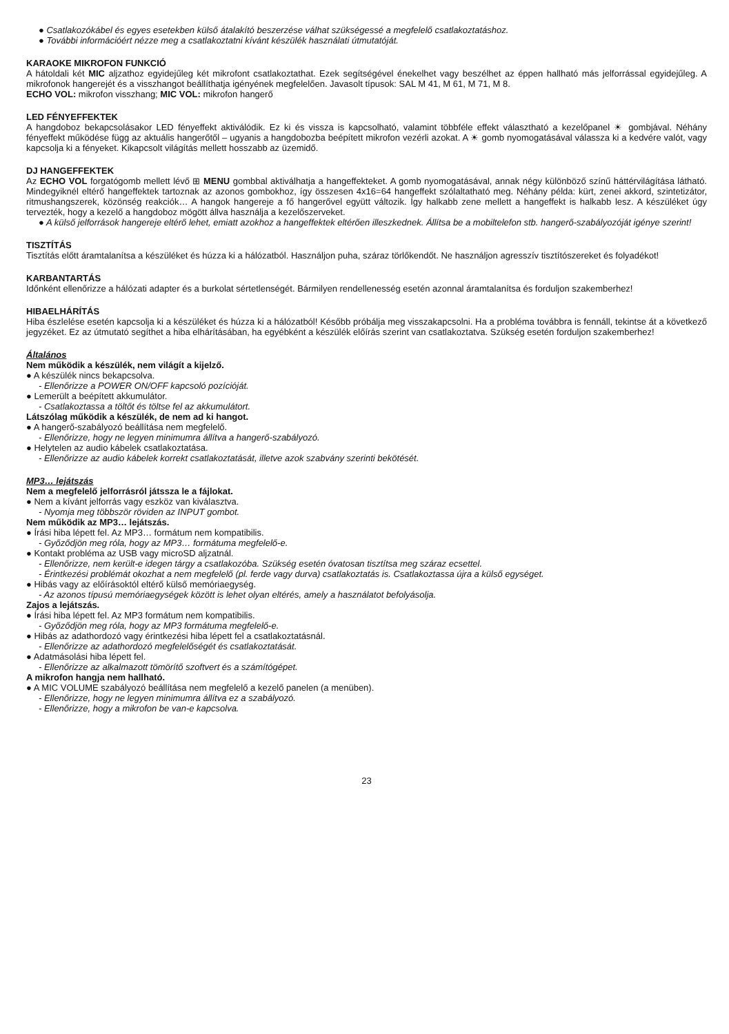● Csatlakozókábel és egyes esetekben külső átalakító beszerzése válhat szükségessé a megfelelő csatlakoztatáshoz.
● További információért nézze meg a csatlakoztatni kívánt készülék használati útmutatóját.
KARAOKE MIKROFON FUNKCIÓ
A hátoldali két MIC aljzathoz egyidejűleg két mikrofont csatlakoztathat. Ezek segítségével énekelhet vagy beszélhet az éppen hallható más jelforrással egyidejűleg. A mikrofonok hangerejét és a visszhangot beállíthatja igényének megfelelően. Javasolt típusok: SAL M 41, M 61, M 71, M 8.
ECHO VOL: mikrofon visszhang; MIC VOL: mikrofon hangerő
LED FÉNYEFFEKTEK
A hangdoboz bekapcsolásakor LED fényeffekt aktiválódik. Ez ki és vissza is kapcsolható, valamint többféle effekt választható a kezelőpanel ☀ gombjával. Néhány fényeffekt működése függ az aktuális hangerőtől – ugyanis a hangdobozba beépített mikrofon vezérli azokat. A ☀ gomb nyomogatásával válassza ki a kedvére valót, vagy kapcsolja ki a fényeket. Kikapcsolt világítás mellett hosszabb az üzemidő.
DJ HANGEFFEKTEK
Az ECHO VOL forgatógomb mellett lévő ⊞ MENU gombbal aktiválhatja a hangeffekteket. A gomb nyomogatásával, annak négy különböző színű háttérvilágítása látható. Mindegyiknél eltérő hangeffektek tartoznak az azonos gombokhoz, így összesen 4x16=64 hangeffekt szólaltatható meg. Néhány példa: kürt, zenei akkord, szintetizátor, ritmushangszerek, közönség reakciók… A hangok hangereje a fő hangerővel együtt változik. Így halkabb zene mellett a hangeffekt is halkabb lesz. A készüléket úgy tervezték, hogy a kezelő a hangdoboz mögött állva használja a kezelőszerveket.
● A külső jelforrások hangereje eltérő lehet, emiatt azokhoz a hangeffektek eltérően illeszkednek. Állítsa be a mobiltelefon stb. hangerő-szabályozóját igénye szerint!
TISZTÍTÁS
Tisztítás előtt áramtalanítsa a készüléket és húzza ki a hálózatból. Használjon puha, száraz törlőkendőt. Ne használjon agresszív tisztítószereket és folyadékot!
KARBANTARTÁS
Időnként ellenőrizze a hálózati adapter és a burkolat sértetlenségét. Bármilyen rendellenesség esetén azonnal áramtalanítsa és forduljon szakemberhez!
HIBAELHÁRÍTÁS
Hiba észlelése esetén kapcsolja ki a készüléket és húzza ki a hálózatból! Később próbálja meg visszakapcsolni. Ha a probléma továbbra is fennáll, tekintse át a következő jegyzéket. Ez az útmutató segíthet a hiba elhárításában, ha egyébként a készülék előírás szerint van csatlakoztatva. Szükség esetén forduljon szakemberhez!
Általános
Nem működik a készülék, nem világít a kijelző.
● A készülék nincs bekapcsolva.
- Ellenőrizze a POWER ON/OFF kapcsoló pozícióját.
● Lemerült a beépített akkumulátor.
- Csatlakoztassa a töltőt és töltse fel az akkumulátort.
Látszólag működik a készülék, de nem ad ki hangot.
● A hangerő-szabályozó beállítása nem megfelelő.
- Ellenőrizze, hogy ne legyen minimumra állítva a hangerő-szabályozó.
● Helytelen az audio kábelek csatlakoztatása.
- Ellenőrizze az audio kábelek korrekt csatlakoztatását, illetve azok szabvány szerinti bekötését.
MP3… lejátszás
Nem a megfelelő jelforrásról játssza le a fájlokat.
● Nem a kívánt jelforrás vagy eszköz van kiválasztva.
- Nyomja meg többször röviden az INPUT gombot.
Nem működik az MP3… lejátszás.
● Írási hiba lépett fel. Az MP3… formátum nem kompatibilis.
- Győződjön meg róla, hogy az MP3… formátuma megfelelő-e.
● Kontakt probléma az USB vagy microSD aljzatnál.
- Ellenőrizze, nem került-e idegen tárgy a csatlakozóba. Szükség esetén óvatosan tisztítsa meg száraz ecsettel.
- Érintkezési problémát okozhat a nem megfelelő (pl. ferde vagy durva) csatlakoztatás is. Csatlakoztassa újra a külső egységet.
● Hibás vagy az előírásoktól eltérő külső memóriaegység.
- Az azonos típusú memóriaegységek között is lehet olyan eltérés, amely a használatot befolyásolja.
Zajos a lejátszás.
● Írási hiba lépett fel. Az MP3 formátum nem kompatibilis.
- Győződjön meg róla, hogy az MP3 formátuma megfelelő-e.
● Hibás az adathordozó vagy érintkezési hiba lépett fel a csatlakoztatásnál.
- Ellenőrizze az adathordozó megfelelőségét és csatlakoztatását.
● Adatmásolási hiba lépett fel.
- Ellenőrizze az alkalmazott tömörítő szoftvert és a számítógépet.
A mikrofon hangja nem hallható.
● A MIC VOLUME szabályozó beállítása nem megfelelő a kezelő panelen (a menüben).
- Ellenőrizze, hogy ne legyen minimumra állítva ez a szabályozó.
- Ellenőrizze, hogy a mikrofon be van-e kapcsolva.
23